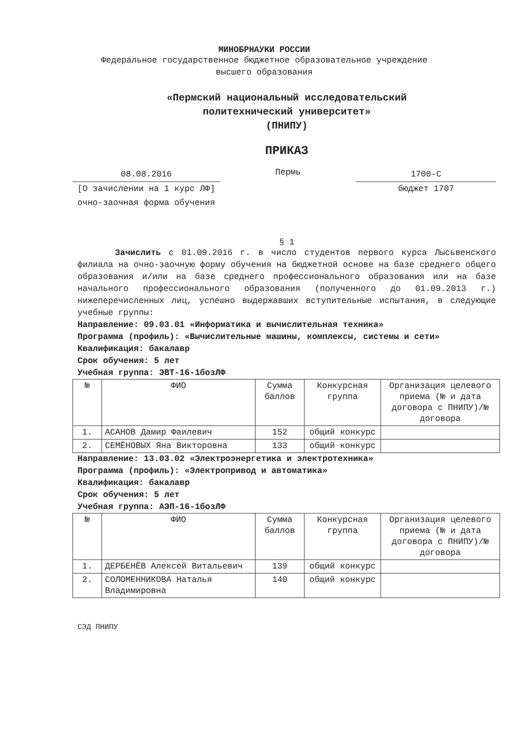МИНОБРНАУКИ РОССИИ
Федеральное государственное бюджетное образовательное учреждение
высшего образования
«Пермский национальный исследовательский
политехнический университет»
(ПНИПУ)
ПРИКАЗ
08.08.2016
[О зачислении на 1 курс ЛФ]
очно-заочная форма обучения
Пермь
1700-С
бюджет 1707
§ 1
Зачислить с 01.09.2016 г. в число студентов первого курса Лысьвенского филиала на очно-заочную форму обучения на бюджетной основе на базе среднего общего образования и/или на базе среднего профессионального образования или на базе начального профессионального образования (полученного до 01.09.2013 г.) нижеперечисленных лиц, успешно выдержавших вступительные испытания, в следующие учебные группы:
Направление: 09.03.01 «Информатика и вычислительная техника»
Программа (профиль): «Вычислительные машины, комплексы, системы и сети»
Квалификация: бакалавр
Срок обучения: 5 лет
Учебная группа: ЭВТ-16-1бозЛФ
| № | ФИО | Сумма баллов | Конкурсная группа | Организация целевого приема (№ и дата договора с ПНИПУ)/№ договора |
| --- | --- | --- | --- | --- |
| 1. | АСАНОВ Дамир Фаилевич | 152 | общий конкурс | |
| 2. | СЕМЁНОВЫХ Яна Викторовна | 133 | общий конкурс | |
Направление: 13.03.02 «Электроэнергетика и электротехника»
Программа (профиль): «Электропривод и автоматика»
Квалификация: бакалавр
Срок обучения: 5 лет
Учебная группа: АЭП-16-1бозЛФ
| № | ФИО | Сумма баллов | Конкурсная группа | Организация целевого приема (№ и дата договора с ПНИПУ)/№ договора |
| --- | --- | --- | --- | --- |
| 1. | ДЕРБЕНЁВ Алексей Витальевич | 139 | общий конкурс | |
| 2. | СОЛОМЕННИКОВА Наталья Владимировна | 140 | общий конкурс | |
СЭД ПНИПУ